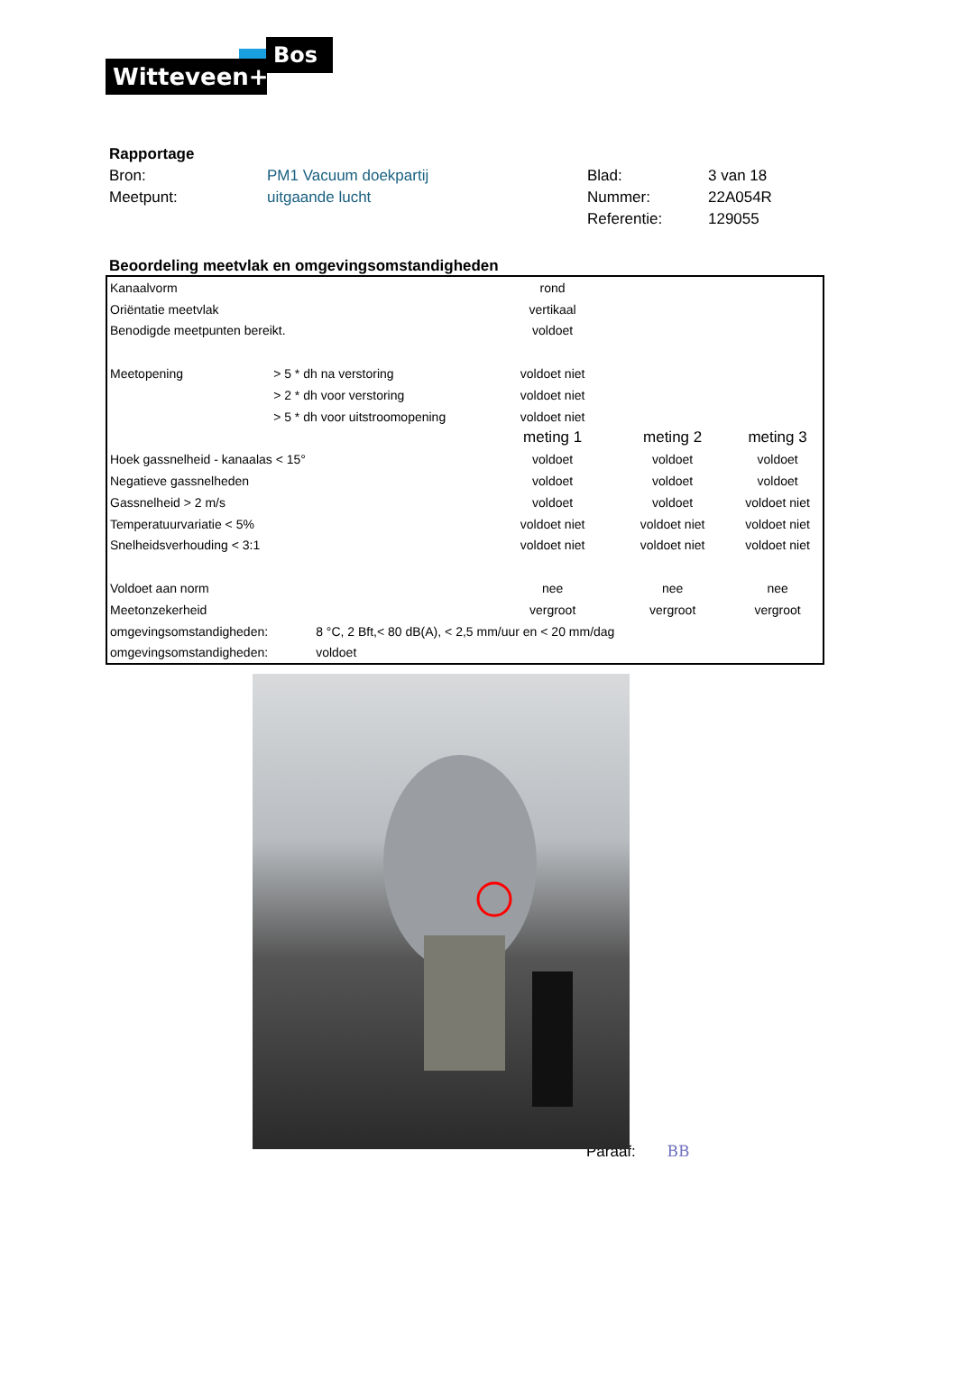Witteveen+
Bos
| Rapportage | | | |
| Bron: | PM1 Vacuum doekpartij | Blad: | 3 van 18 |
| Meetpunt: | uitgaande lucht | Nummer: | 22A054R |
| | | Referentie: | 129055 |
Beoordeling meetvlak en omgevingsomstandigheden
| Kanaalvorm | | rond | | |
| Oriëntatie meetvlak | | vertikaal | | |
| Benodigde meetpunten bereikt. | | voldoet | | |
| Meetopening | > 5 * dh na verstoring | voldoet niet | | |
| | > 2 * dh voor verstoring | voldoet niet | | |
| | > 5 * dh voor uitstroomopening | voldoet niet | | |
| | | meting 1 | meting 2 | meting 3 |
| Hoek gassnelheid - kanaalas < 15° | | voldoet | voldoet | voldoet |
| Negatieve gassnelheden | | voldoet | voldoet | voldoet |
| Gassnelheid > 2 m/s | | voldoet | voldoet | voldoet niet |
| Temperatuurvariatie < 5% | | voldoet niet | voldoet niet | voldoet niet |
| Snelheidsverhouding < 3:1 | | voldoet niet | voldoet niet | voldoet niet |
| Voldoet aan norm | | nee | nee | nee |
| Meetonzekerheid | | vergroot | vergroot | vergroot |
| omgevingsomstandigheden: | 8 °C, 2 Bft,< 80 dB(A), < 2,5 mm/uur en < 20 mm/dag | | | |
| omgevingsomstandigheden: | voldoet | | | |
Paraaf: BB